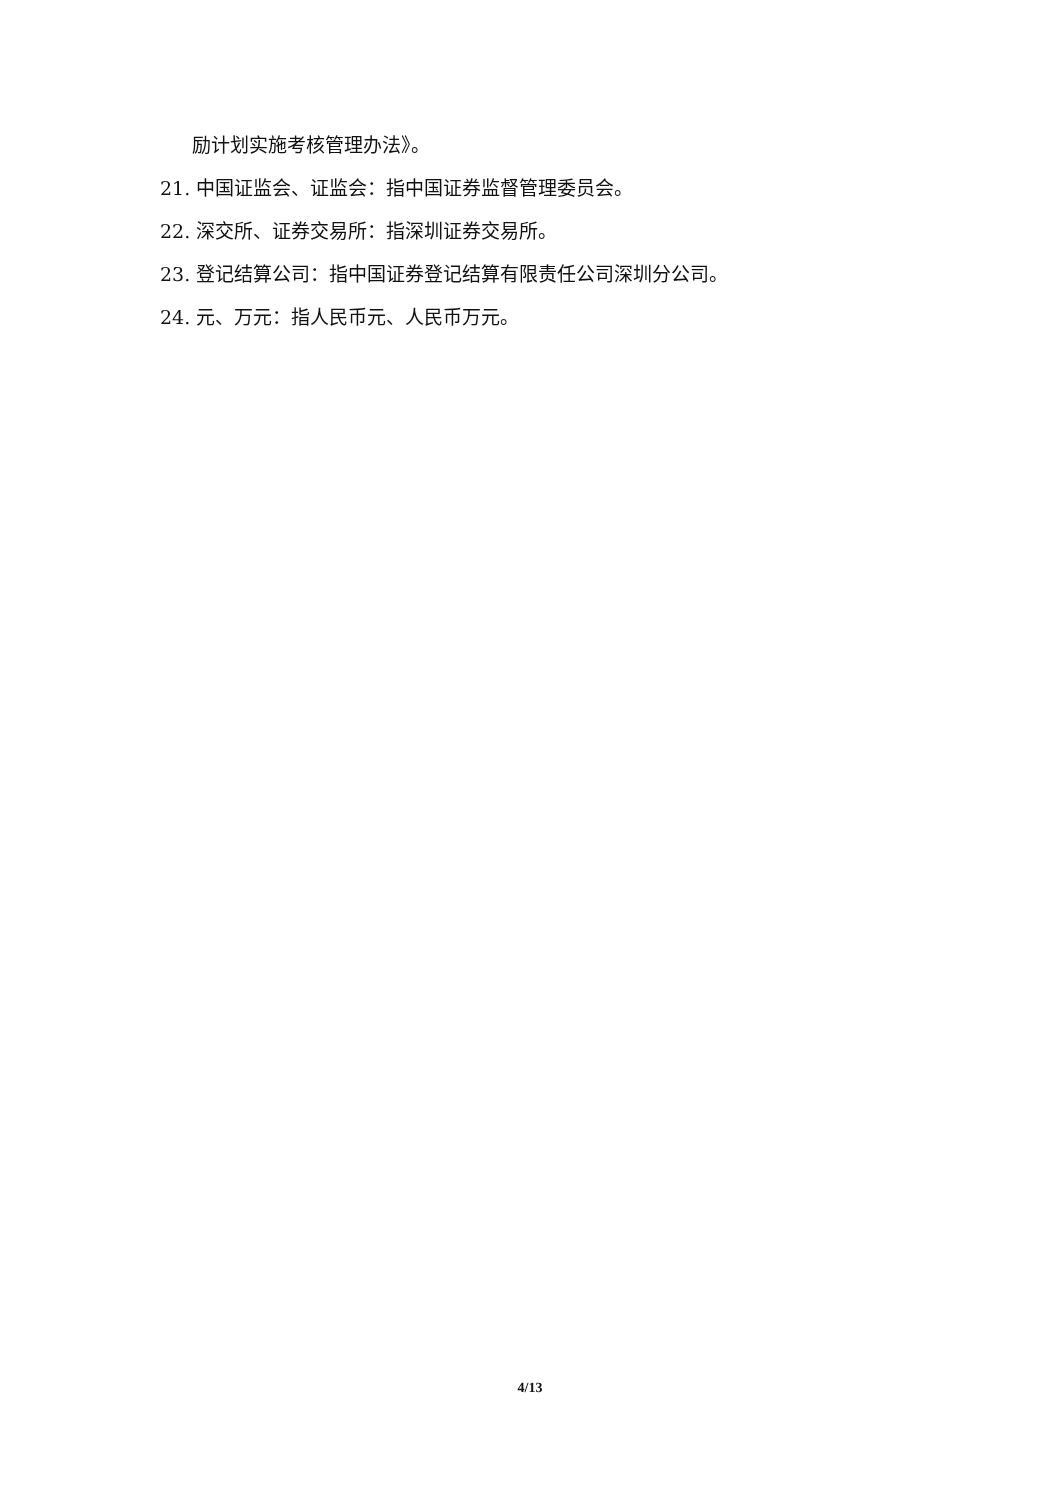励计划实施考核管理办法》。
21. 中国证监会、证监会：指中国证券监督管理委员会。
22. 深交所、证券交易所：指深圳证券交易所。
23. 登记结算公司：指中国证券登记结算有限责任公司深圳分公司。
24. 元、万元：指人民币元、人民币万元。
4/13